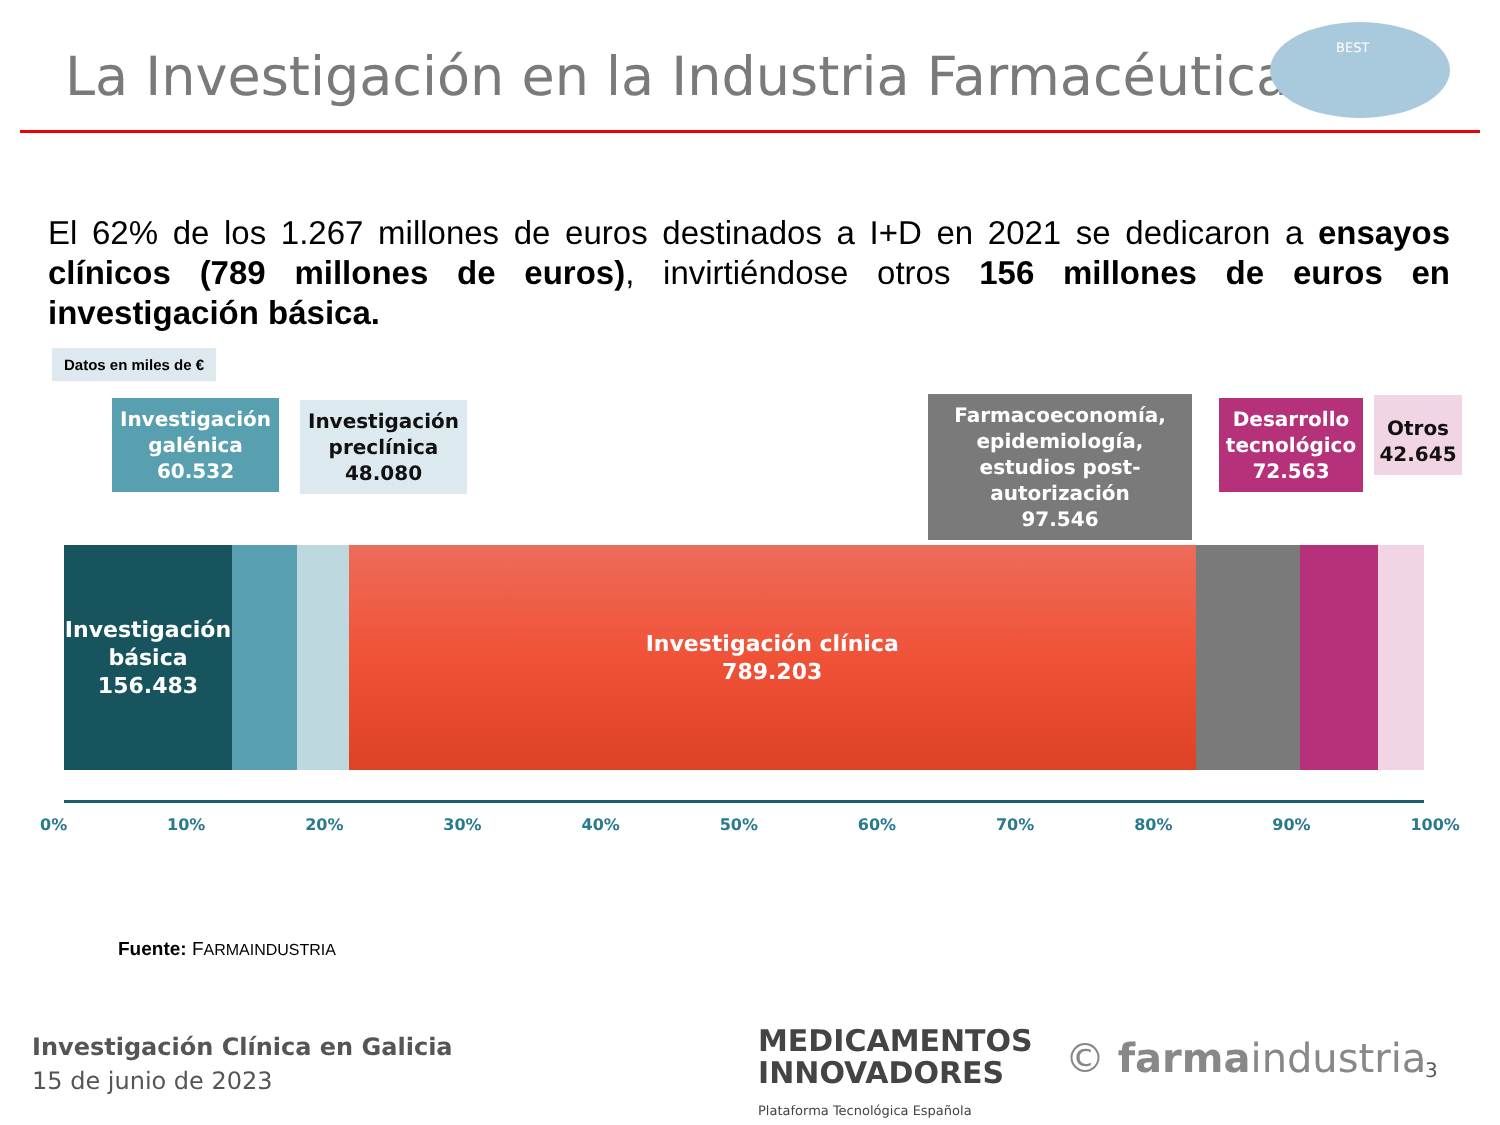La Investigación en la Industria Farmacéutica
BEST
El 62% de los 1.267 millones de euros destinados a I+D en 2021 se dedicaron a ensayos clínicos (789 millones de euros), invirtiéndose otros 156 millones de euros en investigación básica.
Datos en miles de €
Investigación galénica
60.532
Investigación preclínica
48.080
Farmacoeconomía, epidemiología, estudios post-autorización
97.546
Desarrollo tecnológico
72.563
Otros
42.645
Investigación
básica
156.483
Investigación clínica
789.203
0% 10% 20% 30% 40% 50% 60% 70% 80% 90% 100%
Fuente: FARMAINDUSTRIA
Investigación Clínica en Galicia
15 de junio de 2023
MEDICAMENTOS
INNOVADORES
Plataforma Tecnológica Española
© farmaindustria 3